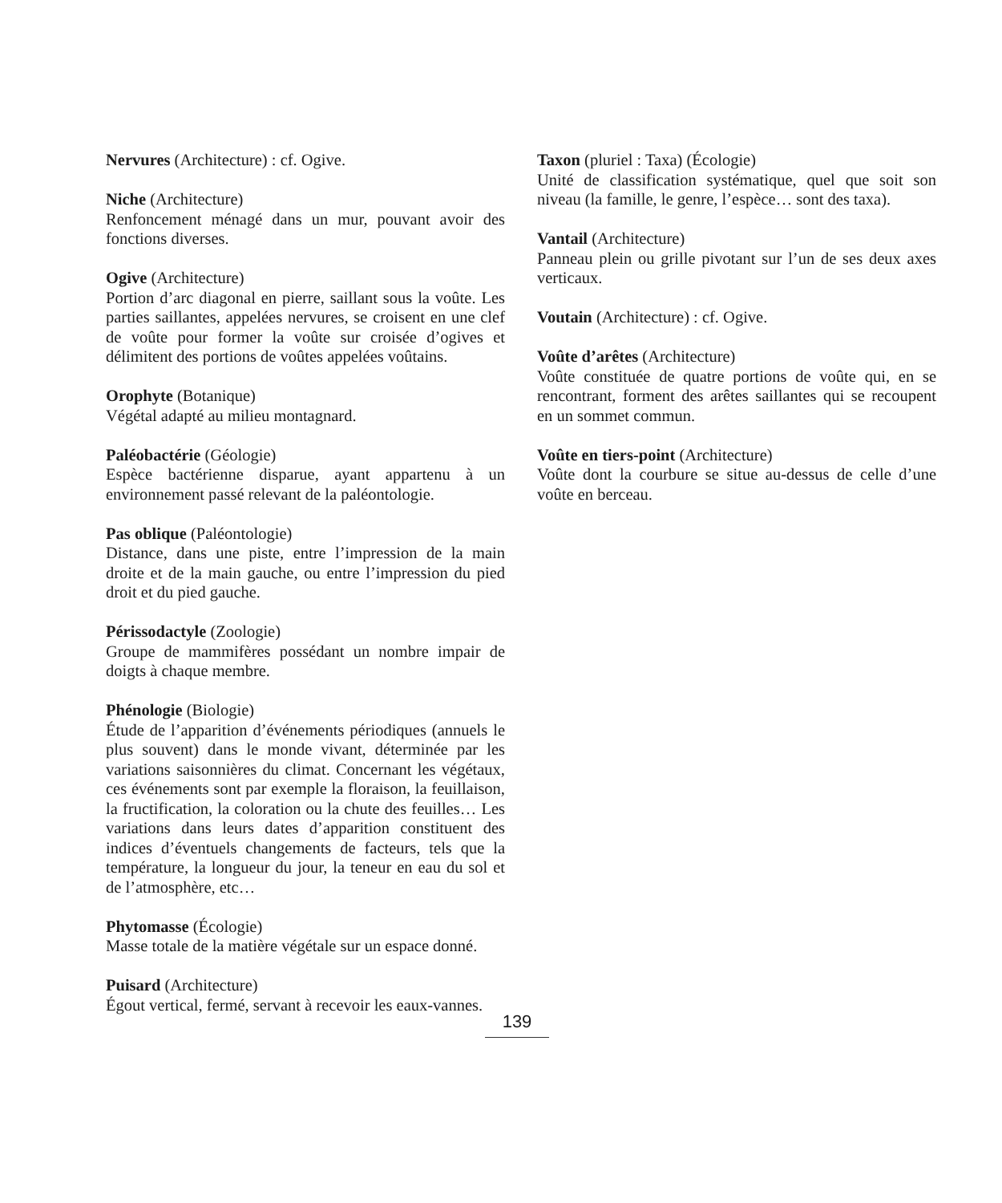Nervures (Architecture) : cf. Ogive.
Niche (Architecture)
Renfoncement ménagé dans un mur, pouvant avoir des fonctions diverses.
Ogive (Architecture)
Portion d’arc diagonal en pierre, saillant sous la voûte. Les parties saillantes, appelées nervures, se croisent en une clef de voûte pour former la voûte sur croisée d’ogives et délimitent des portions de voûtes appelées voûtains.
Orophyte (Botanique)
Végétal adapté au milieu montagnard.
Paléobactérie (Géologie)
Espèce bactérienne disparue, ayant appartenu à un environnement passé relevant de la paléontologie.
Pas oblique (Paléontologie)
Distance, dans une piste, entre l’impression de la main droite et de la main gauche, ou entre l’impression du pied droit et du pied gauche.
Périssodactyle (Zoologie)
Groupe de mammifères possédant un nombre impair de doigts à chaque membre.
Phénologie (Biologie)
Étude de l’apparition d’événements périodiques (annuels le plus souvent) dans le monde vivant, déterminée par les variations saisonnières du climat. Concernant les végétaux, ces événements sont par exemple la floraison, la feuillaison, la fructification, la coloration ou la chute des feuilles… Les variations dans leurs dates d’apparition constituent des indices d’éventuels changements de facteurs, tels que la température, la longueur du jour, la teneur en eau du sol et de l’atmosphère, etc…
Phytomasse (Écologie)
Masse totale de la matière végétale sur un espace donné.
Puisard (Architecture)
Égout vertical, fermé, servant à recevoir les eaux-vannes.
Taxon (pluriel : Taxa) (Écologie)
Unité de classification systématique, quel que soit son niveau (la famille, le genre, l’espèce… sont des taxa).
Vantail (Architecture)
Panneau plein ou grille pivotant sur l’un de ses deux axes verticaux.
Voutain (Architecture) : cf. Ogive.
Voûte d’arêtes (Architecture)
Voûte constituée de quatre portions de voûte qui, en se rencontrant, forment des arêtes saillantes qui se recoupent en un sommet commun.
Voûte en tiers-point (Architecture)
Voûte dont la courbure se situe au-dessus de celle d’une voûte en berceau.
139